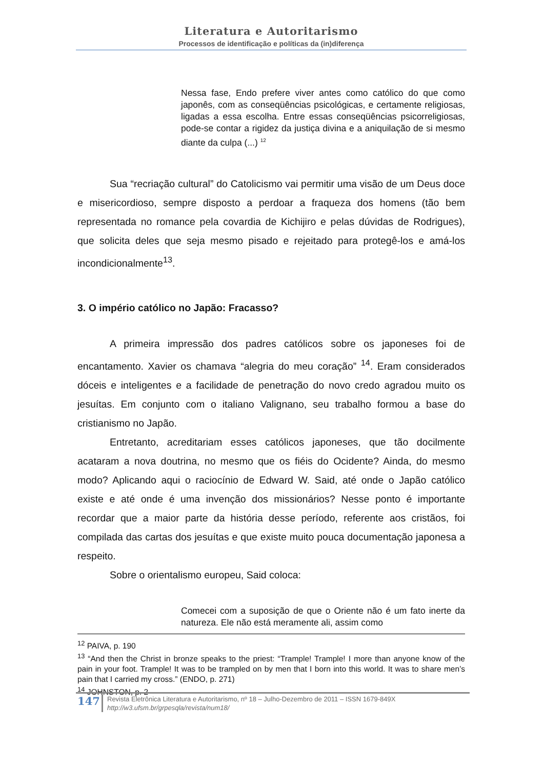Literatura e Autoritarismo
Processos de identificação e políticas da (in)diferença
Nessa fase, Endo prefere viver antes como católico do que como japonês, com as conseqüências psicológicas, e certamente religiosas, ligadas a essa escolha. Entre essas conseqüências psicorreligiosas, pode-se contar a rigidez da justiça divina e a aniquilação de si mesmo diante da culpa (...) <sup>12</sup>
Sua “recriação cultural” do Catolicismo vai permitir uma visão de um Deus doce e misericordioso, sempre disposto a perdoar a fraqueza dos homens (tão bem representada no romance pela covardia de Kichijiro e pelas dúvidas de Rodrigues), que solicita deles que seja mesmo pisado e rejeitado para protegê-los e amá-los incondicionalmente<sup>13</sup>.
3. O império católico no Japão: Fracasso?
A primeira impressão dos padres católicos sobre os japoneses foi de encantamento. Xavier os chamava “alegria do meu coração” <sup>14</sup>. Eram considerados dóceis e inteligentes e a facilidade de penetração do novo credo agradou muito os jesuítas. Em conjunto com o italiano Valignano, seu trabalho formou a base do cristianismo no Japão.
Entretanto, acreditariam esses católicos japoneses, que tão docilmente acataram a nova doutrina, no mesmo que os fiéis do Ocidente? Ainda, do mesmo modo? Aplicando aqui o raciocínio de Edward W. Said, até onde o Japão católico existe e até onde é uma invenção dos missionários? Nesse ponto é importante recordar que a maior parte da história desse período, referente aos cristãos, foi compilada das cartas dos jesuítas e que existe muito pouca documentação japonesa a respeito.
Sobre o orientalismo europeu, Said coloca:
Comecei com a suposição de que o Oriente não é um fato inerte da natureza. Ele não está meramente ali, assim como
<sup>12</sup> PAIVA, p. 190
<sup>13</sup> “And then the Christ in bronze speaks to the priest: “Trample! Trample! I more than anyone know of the pain in your foot. Trample! It was to be trampled on by men that I born into this world. It was to share men’s pain that I carried my cross.” (ENDO, p. 271)
<sup>14</sup> JOHNSTON, p. 2
147
Revista Eletrônica Literatura e Autoritarismo, nº 18 – Julho-Dezembro de 2011 – ISSN 1679-849X
http://w3.ufsm.br/grpesqla/revista/num18/